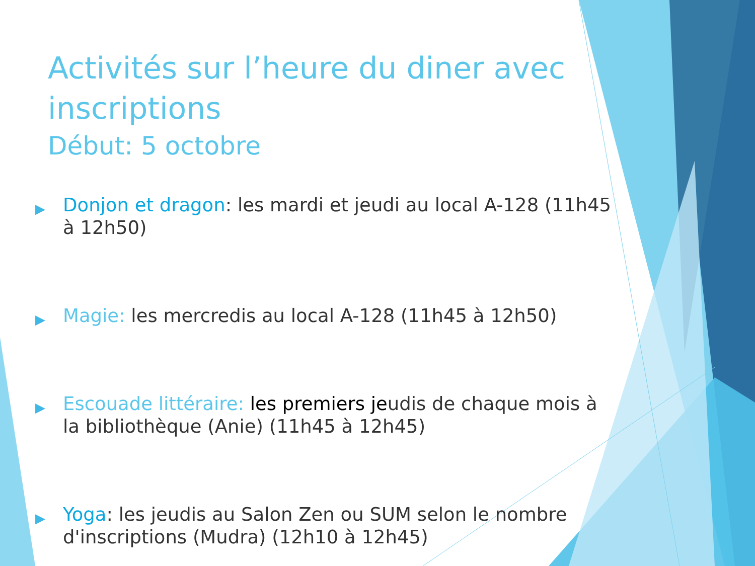Activités sur l’heure du diner avec inscriptions
Début: 5 octobre
▶ Donjon et dragon: les mardi et jeudi au local A-128 (11h45 à 12h50)
▶ Magie: les mercredis au local A-128 (11h45 à 12h50)
▶ Escouade littéraire: les premiers jeudis de chaque mois à la bibliothèque (Anie) (11h45 à 12h45)
▶ Yoga: les jeudis au Salon Zen ou SUM selon le nombre d'inscriptions (Mudra) (12h10 à 12h45)